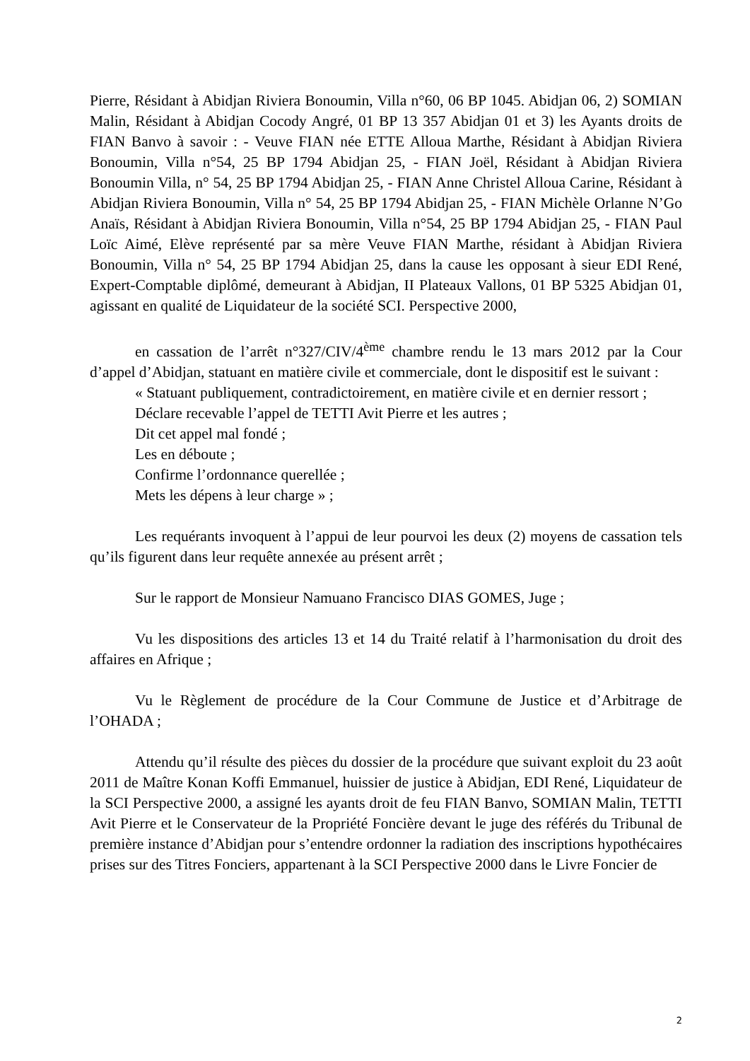Pierre, Résidant à Abidjan Riviera Bonoumin, Villa n°60, 06 BP 1045. Abidjan 06, 2) SOMIAN Malin, Résidant à Abidjan Cocody Angré, 01 BP 13 357 Abidjan 01 et 3) les Ayants droits de FIAN Banvo à savoir : - Veuve FIAN née ETTE Alloua Marthe, Résidant à Abidjan Riviera Bonoumin, Villa n°54, 25 BP 1794 Abidjan 25, - FIAN Joël, Résidant à Abidjan Riviera Bonoumin Villa, n° 54, 25 BP 1794 Abidjan 25, - FIAN Anne Christel Alloua Carine, Résidant à Abidjan Riviera Bonoumin, Villa n° 54, 25 BP 1794 Abidjan 25, - FIAN Michèle Orlanne N’Go Anaïs, Résidant à Abidjan Riviera Bonoumin, Villa n°54, 25 BP 1794 Abidjan 25, - FIAN Paul Loïc Aimé, Elève représenté par sa mère Veuve FIAN Marthe, résidant à Abidjan Riviera Bonoumin, Villa n° 54, 25 BP 1794 Abidjan 25, dans la cause les opposant à sieur EDI René, Expert-Comptable diplômé, demeurant à Abidjan, II Plateaux Vallons, 01 BP 5325 Abidjan 01, agissant en qualité de Liquidateur de la société SCI. Perspective 2000,
en cassation de l’arrêt n°327/CIV/4<sup>ème</sup> chambre rendu le 13 mars 2012 par la Cour d’appel d’Abidjan, statuant en matière civile et commerciale, dont le dispositif est le suivant :
« Statuant publiquement, contradictoirement, en matière civile et en dernier ressort ;
Déclare recevable l’appel de TETTI Avit Pierre et les autres ;
Dit cet appel mal fondé ;
Les en déboute ;
Confirme l’ordonnance querellée ;
Mets les dépens à leur charge » ;
Les requérants invoquent à l’appui de leur pourvoi les deux (2) moyens de cassation tels qu’ils figurent dans leur requête annexée au présent arrêt ;
Sur le rapport de Monsieur Namuano Francisco DIAS GOMES, Juge ;
Vu les dispositions des articles 13 et 14 du Traité relatif à l’harmonisation du droit des affaires en Afrique ;
Vu le Règlement de procédure de la Cour Commune de Justice et d’Arbitrage de l’OHADA ;
Attendu qu’il résulte des pièces du dossier de la procédure que suivant exploit du 23 août 2011 de Maître Konan Koffi Emmanuel, huissier de justice à Abidjan, EDI René, Liquidateur de la SCI Perspective 2000, a assigné les ayants droit de feu FIAN Banvo, SOMIAN Malin, TETTI Avit Pierre et le Conservateur de la Propriété Foncière devant le juge des référés du Tribunal de première instance d’Abidjan pour s’entendre ordonner la radiation des inscriptions hypothécaires prises sur des Titres Fonciers, appartenant à la SCI Perspective 2000 dans le Livre Foncier de
2